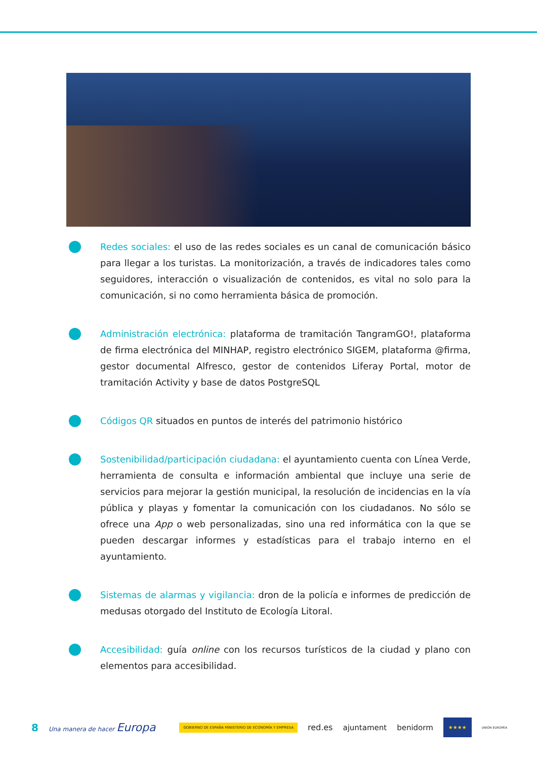Redes sociales: el uso de las redes sociales es un canal de comunicación básico para llegar a los turistas. La monitorización, a través de indicadores tales como seguidores, interacción o visualización de contenidos, es vital no solo para la comunicación, si no como herramienta básica de promoción.
Administración electrónica: plataforma de tramitación TangramGO!, plataforma de firma electrónica del MINHAP, registro electrónico SIGEM, plataforma @firma, gestor documental Alfresco, gestor de contenidos Liferay Portal, motor de tramitación Activity y base de datos PostgreSQL
Códigos QR situados en puntos de interés del patrimonio histórico
Sostenibilidad/participación ciudadana: el ayuntamiento cuenta con Línea Verde, herramienta de consulta e información ambiental que incluye una serie de servicios para mejorar la gestión municipal, la resolución de incidencias en la vía pública y playas y fomentar la comunicación con los ciudadanos. No sólo se ofrece una App o web personalizadas, sino una red informática con la que se pueden descargar informes y estadísticas para el trabajo interno en el ayuntamiento.
Sistemas de alarmas y vigilancia: dron de la policía e informes de predicción de medusas otorgado del Instituto de Ecología Litoral.
Accesibilidad: guía online con los recursos turísticos de la ciudad y plano con elementos para accesibilidad.
8 Una manera de hacer Europa GOBIERNO DE ESPAÑA MINISTERIO DE ECONOMÍA Y EMPRESA red.es ajuntament benidorm ★★★★ UNIÓN EUROPEA